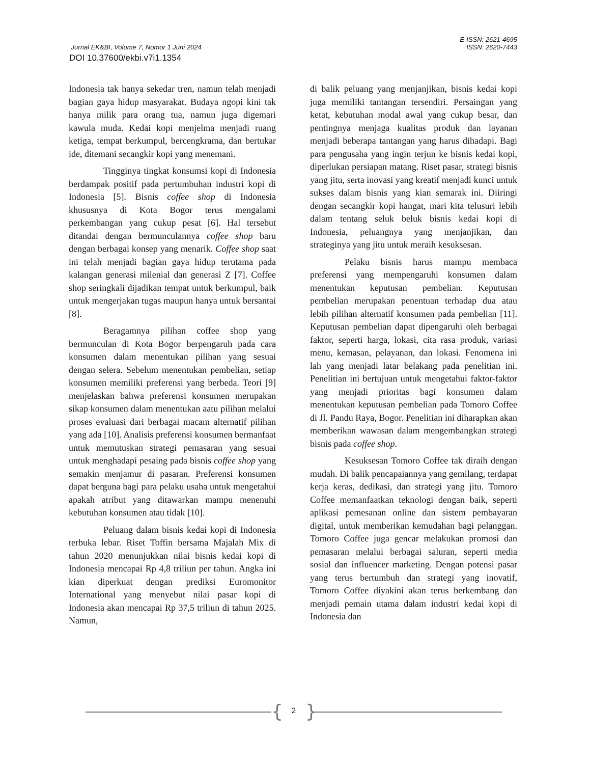E-ISSN: 2621-4695
Jurnal EK&BI, Volume 7, Nomor 1 Juni 2024 ISSN: 2620-7443
DOI 10.37600/ekbi.v7i1.1354
Indonesia tak hanya sekedar tren, namun telah menjadi bagian gaya hidup masyarakat. Budaya ngopi kini tak hanya milik para orang tua, namun juga digemari kawula muda. Kedai kopi menjelma menjadi ruang ketiga, tempat berkumpul, bercengkrama, dan bertukar ide, ditemani secangkir kopi yang menemani.
Tingginya tingkat konsumsi kopi di Indonesia berdampak positif pada pertumbuhan industri kopi di Indonesia [5]. Bisnis coffee shop di Indonesia khususnya di Kota Bogor terus mengalami perkembangan yang cukup pesat [6]. Hal tersebut ditandai dengan bermunculannya coffee shop baru dengan berbagai konsep yang menarik. Coffee shop saat ini telah menjadi bagian gaya hidup terutama pada kalangan generasi milenial dan generasi Z [7]. Coffee shop seringkali dijadikan tempat untuk berkumpul, baik untuk mengerjakan tugas maupun hanya untuk bersantai [8].
Beragamnya pilihan coffee shop yang bermunculan di Kota Bogor berpengaruh pada cara konsumen dalam menentukan pilihan yang sesuai dengan selera. Sebelum menentukan pembelian, setiap konsumen memiliki preferensi yang berbeda. Teori [9] menjelaskan bahwa preferensi konsumen merupakan sikap konsumen dalam menentukan aatu pilihan melalui proses evaluasi dari berbagai macam alternatif pilihan yang ada [10]. Analisis preferensi konsumen bermanfaat untuk memutuskan strategi pemasaran yang sesuai untuk menghadapi pesaing pada bisnis coffee shop yang semakin menjamur di pasaran. Preferensi konsumen dapat berguna bagi para pelaku usaha untuk mengetahui apakah atribut yang ditawarkan mampu menenuhi kebutuhan konsumen atau tidak [10].
Peluang dalam bisnis kedai kopi di Indonesia terbuka lebar. Riset Toffin bersama Majalah Mix di tahun 2020 menunjukkan nilai bisnis kedai kopi di Indonesia mencapai Rp 4,8 triliun per tahun. Angka ini kian diperkuat dengan prediksi Euromonitor International yang menyebut nilai pasar kopi di Indonesia akan mencapai Rp 37,5 triliun di tahun 2025. Namun,
di balik peluang yang menjanjikan, bisnis kedai kopi juga memiliki tantangan tersendiri. Persaingan yang ketat, kebutuhan modal awal yang cukup besar, dan pentingnya menjaga kualitas produk dan layanan menjadi beberapa tantangan yang harus dihadapi. Bagi para pengusaha yang ingin terjun ke bisnis kedai kopi, diperlukan persiapan matang. Riset pasar, strategi bisnis yang jitu, serta inovasi yang kreatif menjadi kunci untuk sukses dalam bisnis yang kian semarak ini. Diiringi dengan secangkir kopi hangat, mari kita telusuri lebih dalam tentang seluk beluk bisnis kedai kopi di Indonesia, peluangnya yang menjanjikan, dan strateginya yang jitu untuk meraih kesuksesan.
Pelaku bisnis harus mampu membaca preferensi yang mempengaruhi konsumen dalam menentukan keputusan pembelian. Keputusan pembelian merupakan penentuan terhadap dua atau lebih pilihan alternatif konsumen pada pembelian [11]. Keputusan pembelian dapat dipengaruhi oleh berbagai faktor, seperti harga, lokasi, cita rasa produk, variasi menu, kemasan, pelayanan, dan lokasi. Fenomena ini lah yang menjadi latar belakang pada penelitian ini. Penelitian ini bertujuan untuk mengetahui faktor-faktor yang menjadi prioritas bagi konsumen dalam menentukan keputusan pembelian pada Tomoro Coffee di Jl. Pandu Raya, Bogor. Penelitian ini diharapkan akan memberikan wawasan dalam mengembangkan strategi bisnis pada coffee shop.
Kesuksesan Tomoro Coffee tak diraih dengan mudah. Di balik pencapaiannya yang gemilang, terdapat kerja keras, dedikasi, dan strategi yang jitu. Tomoro Coffee memanfaatkan teknologi dengan baik, seperti aplikasi pemesanan online dan sistem pembayaran digital, untuk memberikan kemudahan bagi pelanggan. Tomoro Coffee juga gencar melakukan promosi dan pemasaran melalui berbagai saluran, seperti media sosial dan influencer marketing. Dengan potensi pasar yang terus bertumbuh dan strategi yang inovatif, Tomoro Coffee diyakini akan terus berkembang dan menjadi pemain utama dalam industri kedai kopi di Indonesia dan
{ }
2